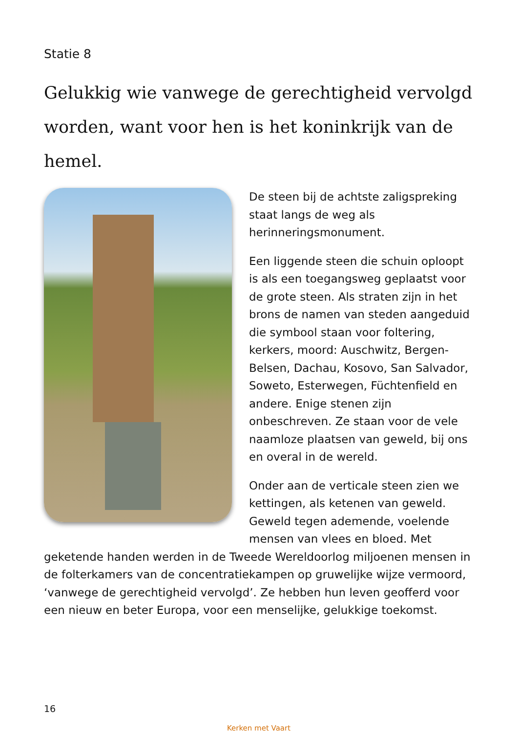Statie 8
Gelukkig wie vanwege de gerechtigheid vervolgd worden, want voor hen is het koninkrijk van de hemel.
De steen bij de achtste zaligspreking staat langs de weg als herinneringsmonument.
Een liggende steen die schuin oploopt is als een toegangsweg geplaatst voor de grote steen. Als straten zijn in het brons de namen van steden aangeduid die symbool staan voor foltering, kerkers, moord: Auschwitz, Bergen-Belsen, Dachau, Kosovo, San Salvador, Soweto, Esterwegen, Füchtenfield en andere. Enige stenen zijn onbeschreven. Ze staan voor de vele naamloze plaatsen van geweld, bij ons en overal in de wereld.
Onder aan de verticale steen zien we kettingen, als ketenen van geweld. Geweld tegen ademende, voelende mensen van vlees en bloed. Met geketende handen werden in de Tweede Wereldoorlog miljoenen mensen in de folterkamers van de concentratiekampen op gruwelijke wijze vermoord, ‘vanwege de gerechtigheid vervolgd’. Ze hebben hun leven geofferd voor een nieuw en beter Europa, voor een menselijke, gelukkige toekomst.
16
Kerken met Vaart